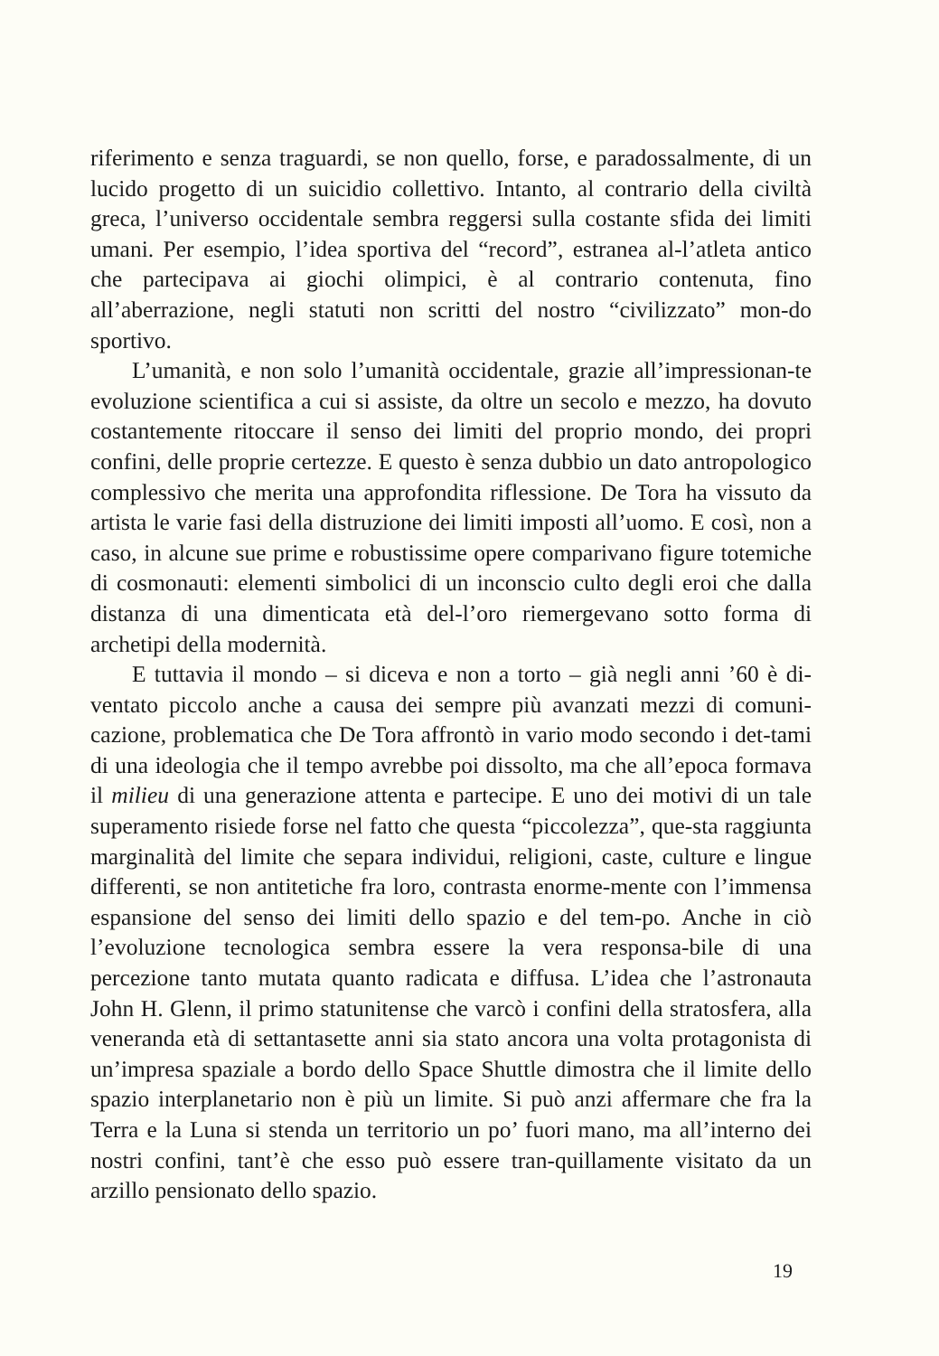riferimento e senza traguardi, se non quello, forse, e paradossalmente, di un lucido progetto di un suicidio collettivo. Intanto, al contrario della civiltà greca, l’universo occidentale sembra reggersi sulla costante sfida dei limiti umani. Per esempio, l’idea sportiva del “record”, estranea al-l’atleta antico che partecipava ai giochi olimpici, è al contrario contenuta, fino all’aberrazione, negli statuti non scritti del nostro “civilizzato” mon-do sportivo.
L’umanità, e non solo l’umanità occidentale, grazie all’impressionan-te evoluzione scientifica a cui si assiste, da oltre un secolo e mezzo, ha dovuto costantemente ritoccare il senso dei limiti del proprio mondo, dei propri confini, delle proprie certezze. E questo è senza dubbio un dato antropologico complessivo che merita una approfondita riflessione. De Tora ha vissuto da artista le varie fasi della distruzione dei limiti imposti all’uomo. E così, non a caso, in alcune sue prime e robustissime opere comparivano figure totemiche di cosmonauti: elementi simbolici di un inconscio culto degli eroi che dalla distanza di una dimenticata età del-l’oro riemergevano sotto forma di archetipi della modernità.
E tuttavia il mondo – si diceva e non a torto – già negli anni ’60 è di-ventato piccolo anche a causa dei sempre più avanzati mezzi di comuni-cazione, problematica che De Tora affrontò in vario modo secondo i det-tami di una ideologia che il tempo avrebbe poi dissolto, ma che all’epoca formava il milieu di una generazione attenta e partecipe. E uno dei motivi di un tale superamento risiede forse nel fatto che questa “piccolezza”, que-sta raggiunta marginalità del limite che separa individui, religioni, caste, culture e lingue differenti, se non antitetiche fra loro, contrasta enorme-mente con l’immensa espansione del senso dei limiti dello spazio e del tem-po. Anche in ciò l’evoluzione tecnologica sembra essere la vera responsa-bile di una percezione tanto mutata quanto radicata e diffusa. L’idea che l’astronauta John H. Glenn, il primo statunitense che varcò i confini della stratosfera, alla veneranda età di settantasette anni sia stato ancora una volta protagonista di un’impresa spaziale a bordo dello Space Shuttle dimostra che il limite dello spazio interplanetario non è più un limite. Si può anzi affermare che fra la Terra e la Luna si stenda un territorio un po’ fuori mano, ma all’interno dei nostri confini, tant’è che esso può essere tran-quillamente visitato da un arzillo pensionato dello spazio.
19